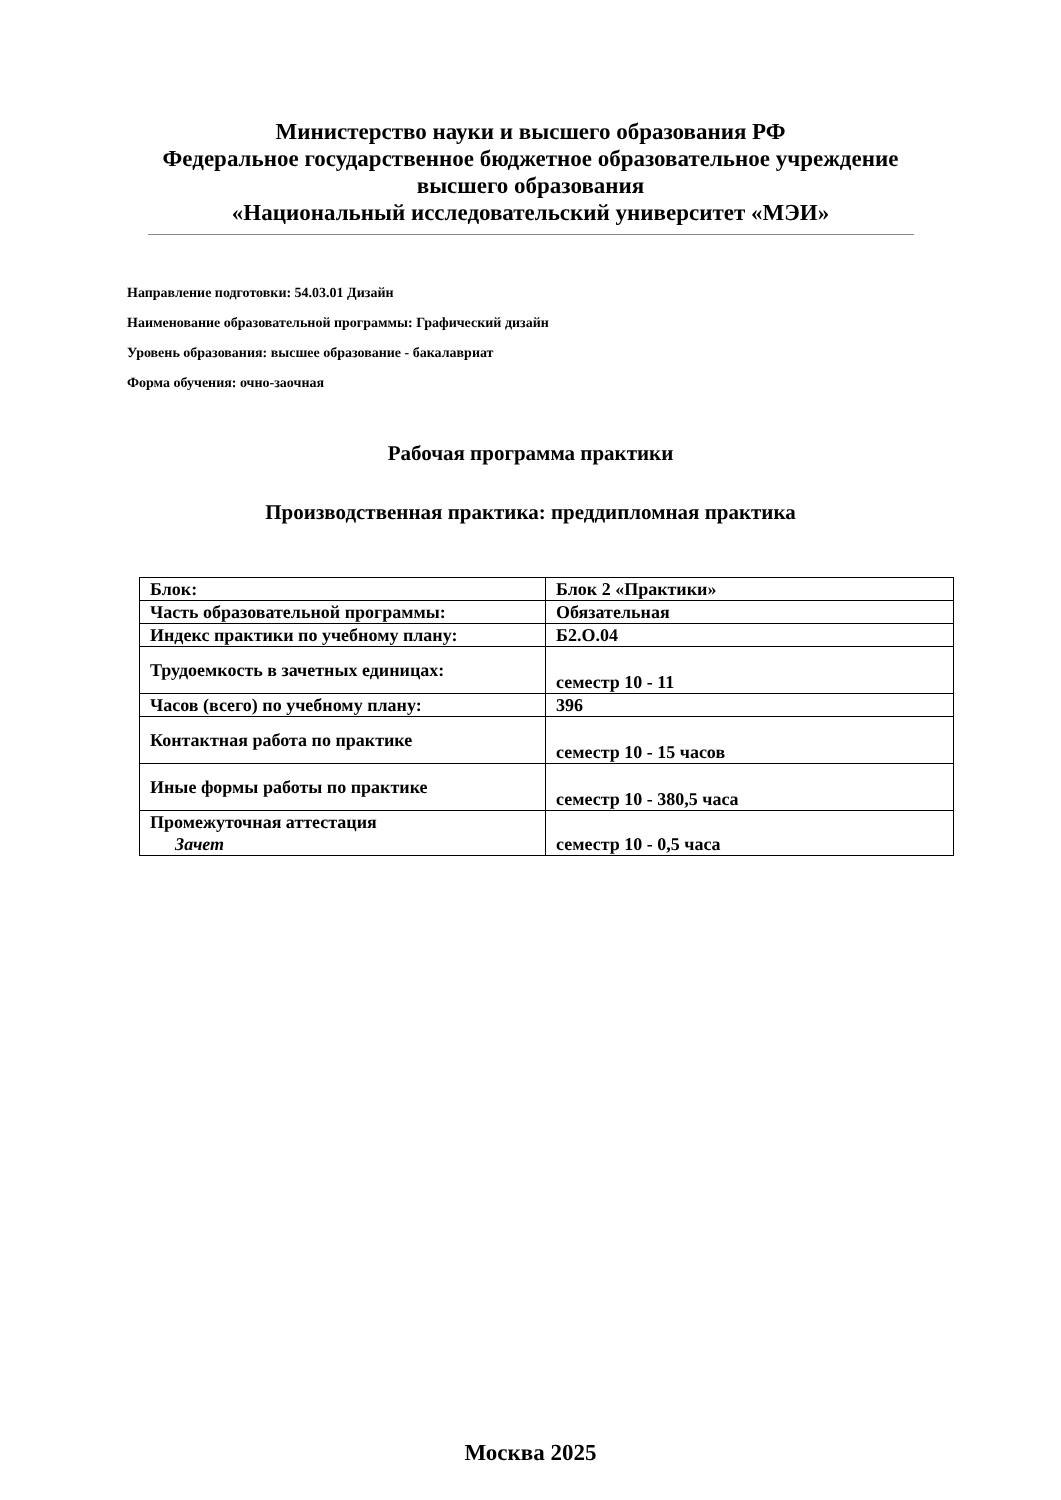Министерство науки и высшего образования РФ
Федеральное государственное бюджетное образовательное учреждение
высшего образования
«Национальный исследовательский университет «МЭИ»
Направление подготовки: 54.03.01 Дизайн
Наименование образовательной программы: Графический дизайн
Уровень образования: высшее образование - бакалавриат
Форма обучения: очно-заочная
Рабочая программа практики
Производственная практика: преддипломная практика
| Блок: | Блок 2 «Практики» |
| Часть образовательной программы: | Обязательная |
| Индекс практики по учебному плану: | Б2.О.04 |
| Трудоемкость в зачетных единицах: | семестр 10 - 11 |
| Часов (всего) по учебному плану: | 396 |
| Контактная работа по практике | семестр 10 - 15 часов |
| Иные формы работы по практике | семестр 10 - 380,5 часа |
| Промежуточная аттестация Зачет | семестр 10 - 0,5 часа |
Москва 2025